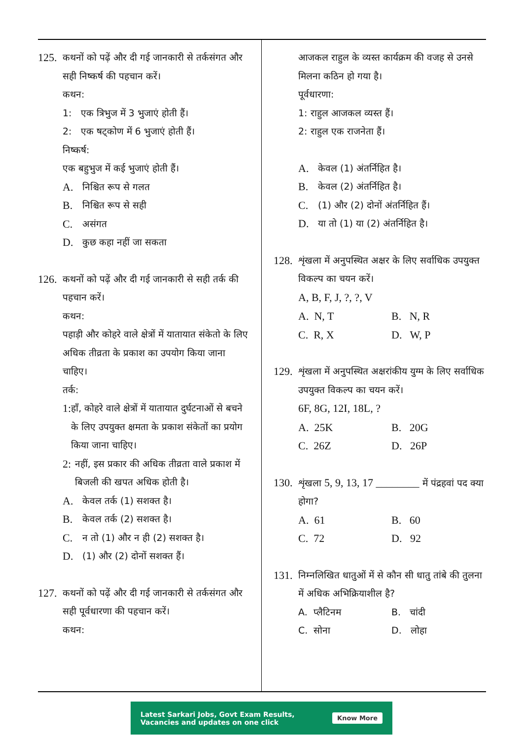125.
कथनों को पढ़ें और दी गई जानकारी से तर्कसंगत और सही निष्कर्ष की पहचान करें।
कथन:
1: एक त्रिभुज में 3 भुजाएं होती हैं।
2: एक षट्कोण में 6 भुजाएं होती हैं।
निष्कर्ष:
एक बहुभुज में कई भुजाएं होती हैं।
A. निश्चित रूप से गलत
B. निश्चित रूप से सही
C. असंगत
D. कुछ कहा नहीं जा सकता
126.
कथनों को पढ़ें और दी गई जानकारी से सही तर्क की पहचान करें।
कथन:
पहाड़ी और कोहरे वाले क्षेत्रों में यातायात संकेतो के लिए अधिक तीव्रता के प्रकाश का उपयोग किया जाना चाहिए।
तर्क:
1:
हाँ, कोहरे वाले क्षेत्रों में यातायात दुर्घटनाओं से बचने के लिए उपयुक्त क्षमता के प्रकाश संकेतों का प्रयोग किया जाना चाहिए।
2:
नहीं, इस प्रकार की अधिक तीव्रता वाले प्रकाश में बिजली की खपत अधिक होती है।
A. केवल तर्क (1) सशक्त है।
B. केवल तर्क (2) सशक्त है।
C. न तो (1) और न ही (2) सशक्त है।
D. (1) और (2) दोनों सशक्त हैं।
127.
कथनों को पढ़ें और दी गई जानकारी से तर्कसंगत और सही पूर्वधारणा की पहचान करें।
कथन:
आजकल राहुल के व्यस्त कार्यक्रम की वजह से उनसे मिलना कठिन हो गया है।
पूर्वधारणा:
1: राहुल आजकल व्यस्त हैं।
2: राहुल एक राजनेता हैं।
A. केवल (1) अंतर्निहित है।
B. केवल (2) अंतर्निहित है।
C. (1) और (2) दोनों अंतर्निहित हैं।
D. या तो (1) या (2) अंतर्निहित है।
128.
शृंखला में अनुपस्थित अक्षर के लिए सर्वाधिक उपयुक्त विकल्प का चयन करें।
A, B, F, J, ?, ?, V
A. N, T
B. N, R
C. R, X
D. W, P
129.
शृंखला में अनुपस्थित अक्षरांकीय युग्म के लिए सर्वाधिक उपयुक्त विकल्प का चयन करें।
6F, 8G, 12I, 18L, ?
A. 25K
B. 20G
C. 26Z
D. 26P
130.
शृंखला 5, 9, 13, 17 ________ में पंद्रहवां पद क्या होगा?
A. 61
B. 60
C. 72
D. 92
131.
निम्नलिखित धातुओं में से कौन सी धातु तांबे की तुलना में अधिक अभिक्रियाशील है?
A. प्लैटिनम
B. चांदी
C. सोना
D. लोहा
Latest Sarkari Jobs, Govt Exam Results,
Vacancies and updates on one click
Know More